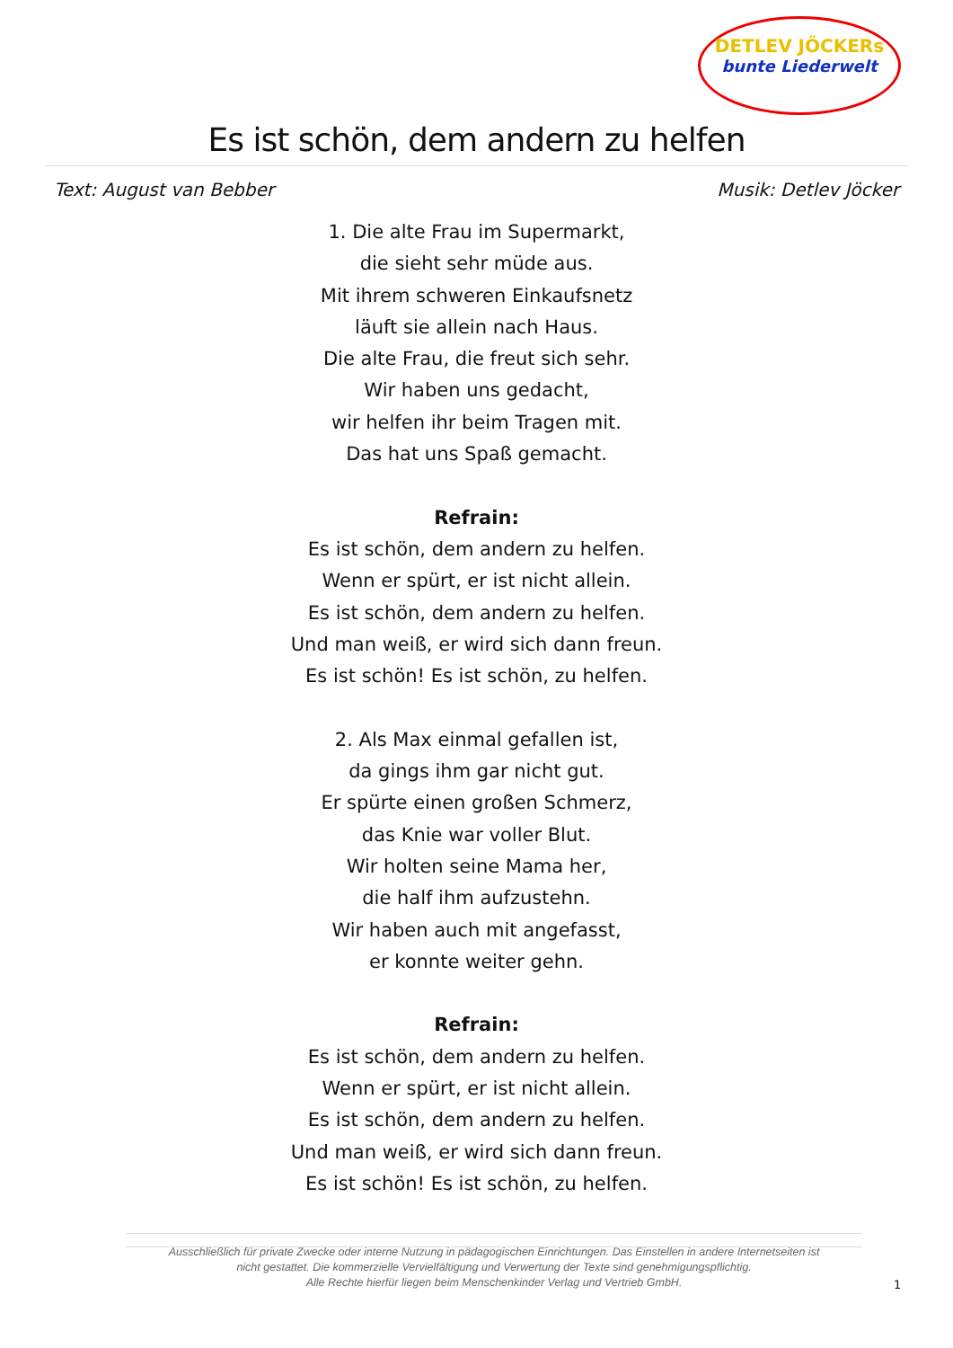DETLEV JÖCKERs
bunte Liederwelt
Es ist schön, dem andern zu helfen
Text: August van Bebber Musik: Detlev Jöcker
1. Die alte Frau im Supermarkt,
die sieht sehr müde aus.
Mit ihrem schweren Einkaufsnetz
läuft sie allein nach Haus.
Die alte Frau, die freut sich sehr.
Wir haben uns gedacht,
wir helfen ihr beim Tragen mit.
Das hat uns Spaß gemacht.
Refrain:
Es ist schön, dem andern zu helfen.
Wenn er spürt, er ist nicht allein.
Es ist schön, dem andern zu helfen.
Und man weiß, er wird sich dann freun.
Es ist schön! Es ist schön, zu helfen.
2. Als Max einmal gefallen ist,
da gings ihm gar nicht gut.
Er spürte einen großen Schmerz,
das Knie war voller Blut.
Wir holten seine Mama her,
die half ihm aufzustehn.
Wir haben auch mit angefasst,
er konnte weiter gehn.
Refrain:
Es ist schön, dem andern zu helfen.
Wenn er spürt, er ist nicht allein.
Es ist schön, dem andern zu helfen.
Und man weiß, er wird sich dann freun.
Es ist schön! Es ist schön, zu helfen.
Ausschließlich für private Zwecke oder interne Nutzung in pädagogischen Einrichtungen. Das Einstellen in andere Internetseiten ist nicht gestattet. Die kommerzielle Vervielfältigung und Verwertung der Texte sind genehmigungspflichtig.
Alle Rechte hierfür liegen beim Menschenkinder Verlag und Vertrieb GmbH.
1